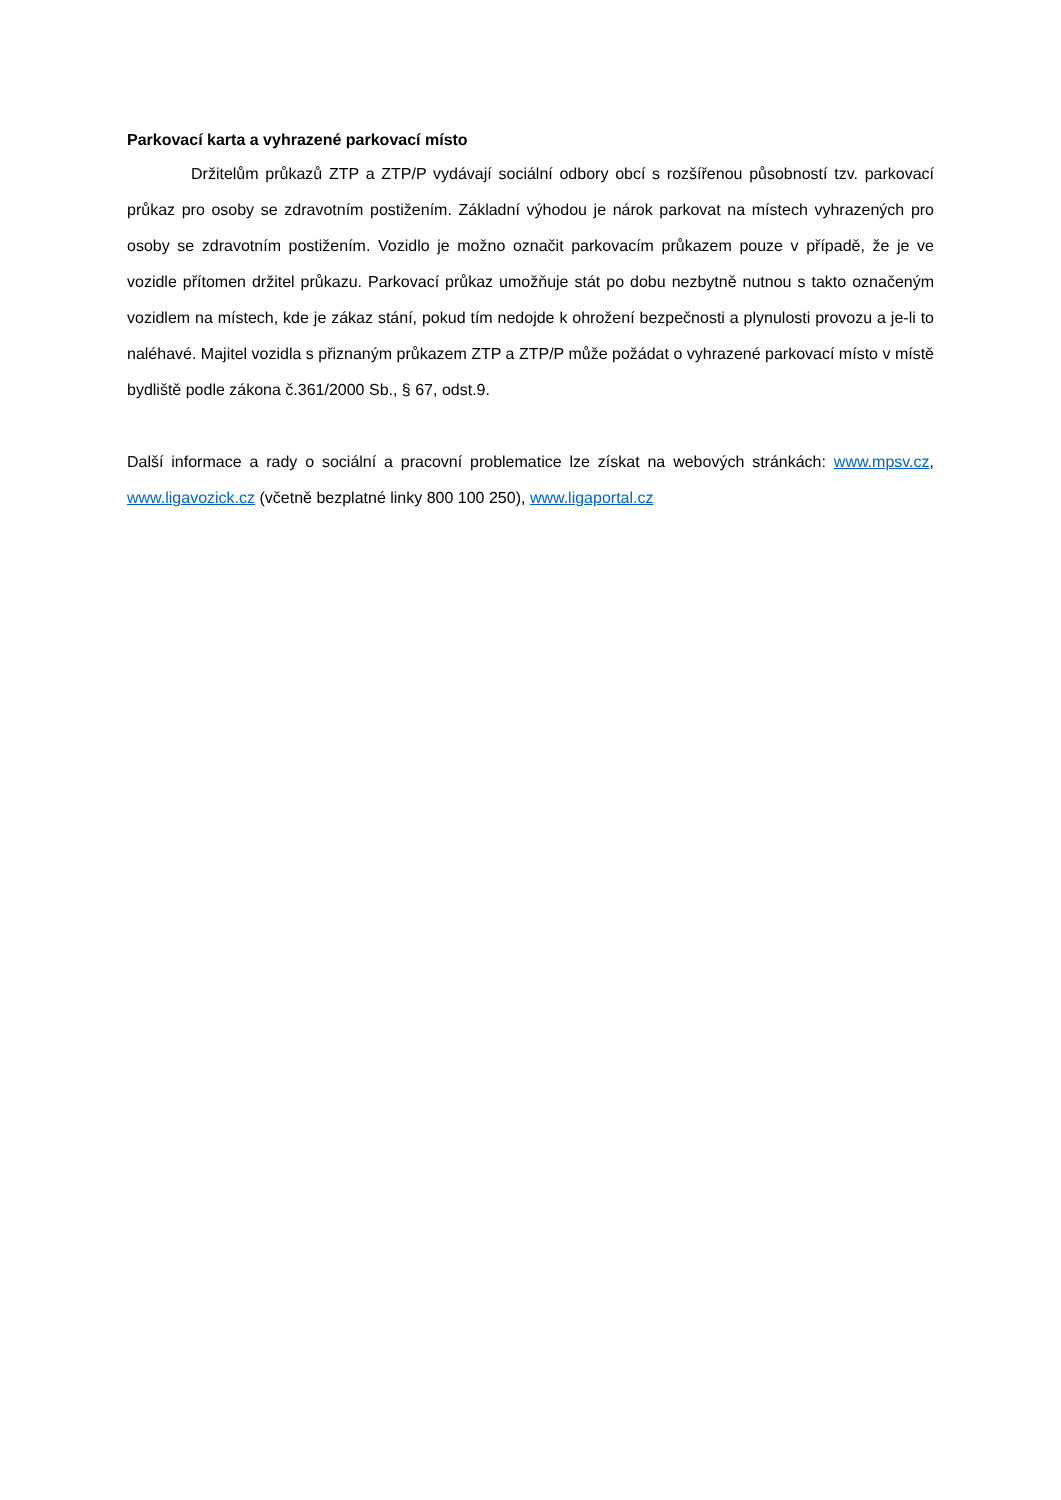Parkovací karta a vyhrazené parkovací místo
Držitelům průkazů ZTP a ZTP/P vydávají sociální odbory obcí s rozšířenou působností tzv. parkovací průkaz pro osoby se zdravotním postižením. Základní výhodou je nárok parkovat na místech vyhrazených pro osoby se zdravotním postižením. Vozidlo je možno označit parkovacím průkazem pouze v případě, že je ve vozidle přítomen držitel průkazu. Parkovací průkaz umožňuje stát po dobu nezbytně nutnou s takto označeným vozidlem na místech, kde je zákaz stání, pokud tím nedojde k ohrožení bezpečnosti a plynulosti provozu a je-li to naléhavé. Majitel vozidla s přiznaným průkazem ZTP a ZTP/P může požádat o vyhrazené parkovací místo v místě bydliště podle zákona č.361/2000 Sb., § 67, odst.9.
Další informace a rady o sociální a pracovní problematice lze získat na webových stránkách: www.mpsv.cz, www.ligavozick.cz (včetně bezplatné linky 800 100 250), www.ligaportal.cz